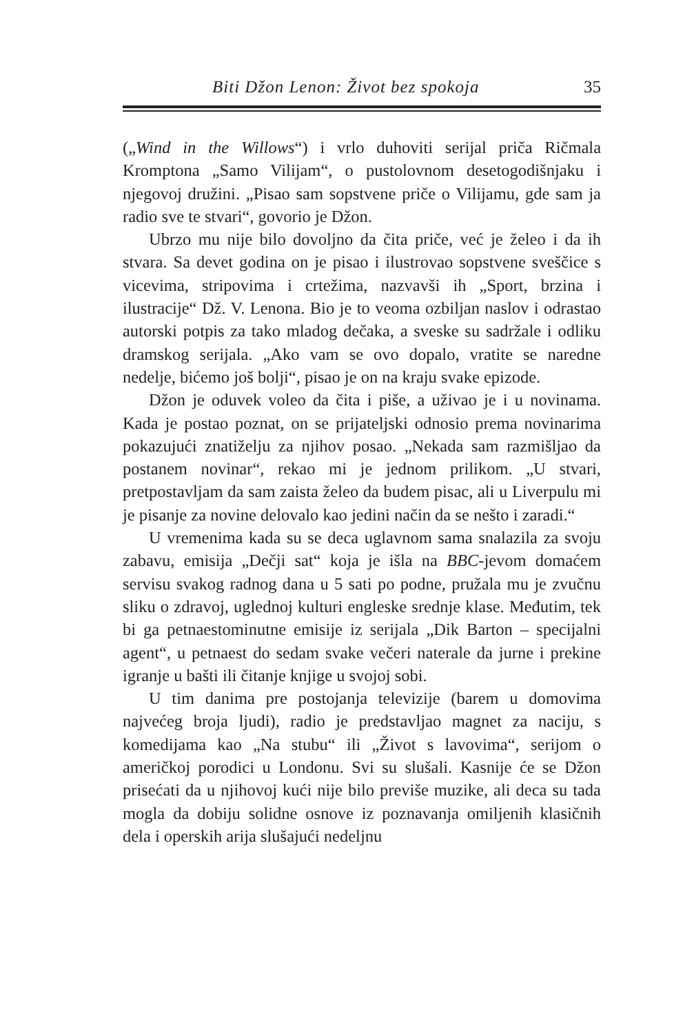Biti Džon Lenon: Život bez spokoja 35
(„Wind in the Willows“) i vrlo duhoviti serijal priča Ričmala Kromptona „Samo Vilijam“, o pustolovnom desetogodišnjaku i njegovoj družini. „Pisao sam sopstvene priče o Vilijamu, gde sam ja radio sve te stvari“, govorio je Džon.
Ubrzo mu nije bilo dovoljno da čita priče, već je želeo i da ih stvara. Sa devet godina on je pisao i ilustrovao sopstvene sveščice s vicevima, stripovima i crtežima, nazvavši ih „Sport, brzina i ilustracije“ Dž. V. Lenona. Bio je to veoma ozbiljan naslov i odrastao autorski potpis za tako mladog dečaka, a sveske su sadržale i odliku dramskog serijala. „Ako vam se ovo dopalo, vratite se naredne nedelje, bićemo još bolji“, pisao je on na kraju svake epizode.
Džon je oduvek voleo da čita i piše, a uživao je i u novinama. Kada je postao poznat, on se prijateljski odnosio prema novinarima pokazujući znatiželju za njihov posao. „Nekada sam razmišljao da postanem novinar“, rekao mi je jednom prilikom. „U stvari, pretpostavljam da sam zaista želeo da budem pisac, ali u Liverpulu mi je pisanje za novine delovalo kao jedini način da se nešto i zaradi.“
U vremenima kada su se deca uglavnom sama snalazila za svoju zabavu, emisija „Dečji sat“ koja je išla na BBC-jevom domaćem servisu svakog radnog dana u 5 sati po podne, pružala mu je zvučnu sliku o zdravoj, uglednoj kulturi engleske srednje klase. Međutim, tek bi ga petnaestominutne emisije iz serijala „Dik Barton – specijalni agent“, u petnaest do sedam svake večeri naterale da jurne i prekine igranje u bašti ili čitanje knjige u svojoj sobi.
U tim danima pre postojanja televizije (barem u domovima najvećeg broja ljudi), radio je predstavljao magnet za naciju, s komedijama kao „Na stubu“ ili „Život s lavovima“, serijom o američkoj porodici u Londonu. Svi su slušali. Kasnije će se Džon prisećati da u njihovoj kući nije bilo previše muzike, ali deca su tada mogla da dobiju solidne osnove iz poznavanja omiljenih klasičnih dela i operskih arija slušajući nedeljnu